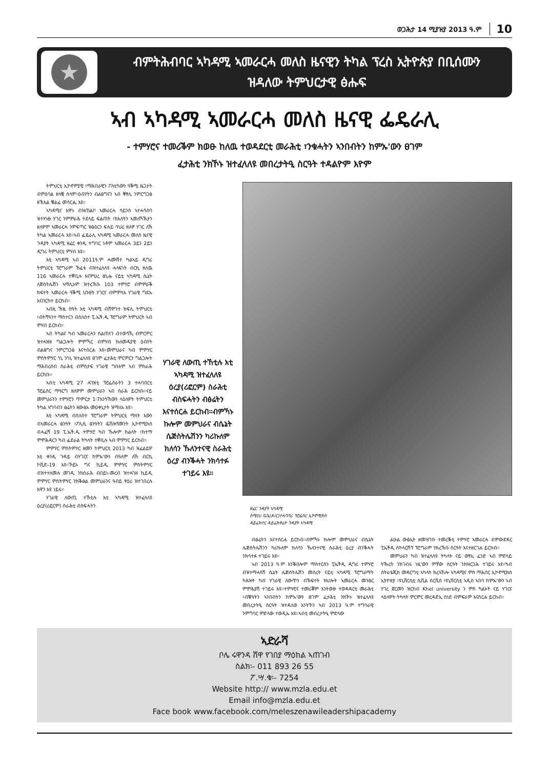ወጋሕታ 14 ሚያዝያ 2013 ዓ.ም 10
★
ብምትሕብባር ኣካዳሚ ኣመራርሓ መለስ ዜናዊን ትካል ፕረስ ኢትዮጵያ በቢሰሙን
ዝዳለው ትምህርታዊ ፅሑፍ
ኣብ ኣካዳሚ ኣመራርሓ መለስ ዜናዊ ፌዴራሊ
- ተምሃሮና ተመሪቕም ክወፁ ከለዉ ተወዳደርቲ መራሕቲ ፣ንቁሓትን ኣንበብትን ከምኡ'ውን ፀገም
ፈታሕቲ ንክኾኑ ዝተፈላለዩ መበረታትዒ ስርዓት ተዳልዮም እዮም
ትምህርቲ ኢኮኖምያዊ ፣ማሕበራዊን ፖለቲካውን ዓቕሚ ዜጋታት ብምዕባል ዘላቒ ሰላም፣ዕብየትን ብልፅግናን ኣብ ቐፃሊ ንምርግጋፅ ዘኽእል ቑልፊ መሳርሒ እዩ።
ኣካዳሚና እዋኑ ብዝጠልቦ ኣመራርሓ ሳይንስ ኣተሓሳስባ ዝተሃነፁ ሃገር ንምምራሕ ተደላይ ፍልጠት ፣ክእለትን ኣመለኻኽታን ዘለዎም ኣመራርሓ ንምፍጣር ዝፅዕርን ፍሉይ ባህሪ ዘለዎ ሃገር ለኸ ትካል ኣመራርሓ እዩ።ኣብ ፌዴራሊ ኣካዳሚ ኣመራርሓ መለስ ዜናዊ ጉዳያት ኣካዳሚ ዘፈር ቀንዲ ተግባር ኑቶም ኣመራርሓ 3ይን 2ይን ዲግሪ ትምህርቲ ምሃብ እዩ።
እቲ ኣካዳሚ ኣብ 2011ዓ.ም ሓሙሽተ ካልኣይ ዲግሪ ትምህርቲ ፕሮግራም ኸፊቱ ብዝተፈላለዩ ሓላፍነት ብርኪ ዘለዉ 116 ኣመራርሓ ተቐቢሉ እናምሀረ ፀኒሑ ናይቲ ኣካዳሚ ሴኔት ለጅስትሌሽን ኣማሊኦም ዝተረኸቡ 103 ተምሃሮ ብምምራቕ ክፍተት ኣመራርሓ ዓቕሚ ህንፀት ሃገርና ብምምላእ ሃገራዊ ግደኡ እናበርከተ ይርከብ።
ኣብዚ ኸዚ ሰዓት እቲ ኣካዳሚ ብሸሞንተ ክፍሊ ትምህርቲ ፣ብትሻዓንተ ማስተርን ብሰለስተ ፒ.ኤች.ዲ ፕሮግራም ትምህርት ኣብ ምሃብ ይርከብ።
ኣብ ትካልና ካብ ኣመራርሓን ስልጠናን ብተወሳኺ ብምርምር ዝተሓዝዘ ግልጋሎት ምምኻር ብምሃብ ኩለመዳያዊ ዕብየት ብልፅግና ንምርግጋፅ እናተሰርሐ እዩ።መምህራና ካብ ምምሃር ምስትምሃር ጎኒ ንጎኒ ዝተፈላለዩ ፀገም ፈታሕቲ ምርምርን ግልጋሎት ማሕበረሰብ ስራሕቲ ብምስታፍ ሃገራዊ ግቡኦም ኣብ ምስራሕ ይርከቡ።
ኣብቲ ኣካዳሚ 27 ሓገዝቲ ፕሮፌሰራትን 3 ተሓባበርቲ ፕሮፌሰር ማዓርግ ዘለዎም መምህራን ኣብ ስራሕ ይርከቡ።ናይ መምህራንን ተምሃሮን ጥምርታ 1፡7እንትኸውን ላዕለዎት ትምህርቲ ትካል ኣግባብን ፅሬትን ዘውፅአ መዐቀኒታት ዝማለአ እዩ።
እቲ ኣካዳሚ ብሰለስተ ፕሮግራም ትምህርቲ ማለት እውን ብኣመራርሓ ፅንዓት ፣ፖሊሲ ፅንዓትን ዴቨሎፕመንት ኢኮኖሚክስ ብሓፈሻ 19 ፒ.ኤች.ዲ ተምሃሮ ካብ ኹሎም ክልላት ፣ከተማ ምምሕዳርን ካብ ፌደራል ትካላት ተቐቢሉ ኣብ ምምሃር ይርከብ።
ምምሃር ምስትምሃር ዘመን ትምህርቲ 2013 ካብ ዝፈልይዎ እቲ ቀንዲ ጉዳይ ብሃገርና ከምኡ'ውን ብዓለም ለኸ ብርኪ ኮቪድ-19 እዩ።ኾይኑ ግና ኪይዲ ምምሃር ምስትምሃር ብዝተተለመሉ መገዲ ንክስራሕ ብበይነ-መረብ ዝተሓገዘ ኪይዲ ምምሃር ምስትምሃር ንክቕፅል መምህራንና ዓብይ ፃዕሪ ዝተገበረሉ እዋን እዩ ነይሩ።
ሃገራዊ ለውጢ ተኸቲሉ እቲ ኣካዳሚ ዝተፈላለዩ ዕረያ(ሪፎርም) ስራሕቲ ብስፍሓትን
ሃገራዊ ለውጢ ተኸቲሉ እቲ ኣካዳሚ ዝተፈላለዩ ዕረያ(ሪፎርም) ስራሕቲ ብስፍሓትን ብፅሬትን እናተሰርሐ ይርከብ።ብምኻኑ ኩሎም መምህራና ብሴኔት ሴጅስትሌሽንን ካሪኩለም ክለሳን ኹለንተናዊ ስራሕቲ ዕረያ ብንቕሓት ንክሳተፉ ተገይሩ እዩ።
ዘፈር ጉዳያት ኣካዳሚ
ስሜነህ ቤሴ(ዶ/ር)ተሓባባሪ ፕሮፌሰር ኢኮኖሚክስ
ዳይሬክተር ዳይሬክቶሬት ጉዳያት ኣካዳሚ
ብፅሬትን እናተሰርሐ ይርከብ።ብምኻኑ ኩሎም መምህራና ብሴኔት ሌጅስትሌሽንን ካሪኩለም ክለሳን ኹለንተናዊ ስራሕቲ ዕረያ ብንቕሓት ንክሳተፉ ተገይሩ እዩ።
ኣብ 2013 ዓ.ም እንቕበሎም ማስተርስን ፒኤችዲ ዲግሪ ተምሃሮ ብዝተማሓየሸ ሴኔት ሌጅስትሌሽን መሰረት ናይቲ ኣካዳሚ ፕሮግራማት ትሕዝቶ ካብ ሃገራዊ ለውጥን ብኽፍተት ክህሎት ኣመራርሓ መንፅር ምምሕያሽ ተገይሩ እዩ።ተምሃሮና ተመሪቖም እንትወፁ ተወዳዳርቲ መራሕቲ ፣ብቑዓትን ኣንበብትን ከምኡ'ውን ፀገም ፈታሕቲ ንክኾኑ ዝተፈላለዩ መበረታትዒ ስርዓት ዝተዳለወ እንትኾን ኣብ 2013 ዓ.ም ተግባራዊ ንምግባር ምድላው ተወዲኡ እዩ።ኣብቲ መበረታትዒ ምድላው
ልዑል ውፅኢት ዘመዝገቡ ተመረቕቲ ተምሃሮ ኣመራርሓ ብምውድዳር ፒኤችዲ ስኮላርሽፕ ፕሮግራም ንክረኽቡ ስርዓት እናተዘርገሐ ይርከብ።
መምህራን ካብ ዝተፈላለዩ ትካላት ናይ ወፃኢ ፈንድ ኣብ ምድላይ ትኹረት ንክገብሩ ነዚ'ውን ምቸው ስርዓት ንክዝርጋሕ ተገይሩ እዩ።ካብ ስትራቴጂክ መዳርግቲ ኣካላት ክረኣኸሎ ኣካዳሚና ምስ ማሕበር ኢኮኖሚክስ ኢትዮጵያ ፣ዩኒቨርሲቲ ሲቪል ሰርቪስ ፣ዩኒቨርሲቲ ኣዲስ ኣበባ ከምኡ'ውን ኣብ ሃገረ ጀርመን ዝርከብ Khel university ን ምስ ካልኦት ናይ ሃገርና ላዕለዎት ትካላት ምርምር መረዳድኢ ሰነድ ብምፍራም እናሰርሐ ይርከብ።
ኣድራሻ
ቦሌ ሩዋንዳ ሸዋ የገበያ ማዕከል ኣጠገብ
ስልክ፡- 011 893 26 55
ፖ.ሣ.ቁ፡- 7254
Website http:// www.mzla.edu.et
Email info@mzla.edu.et
Face book www.facebook.com/meleszenawileadershipacademy